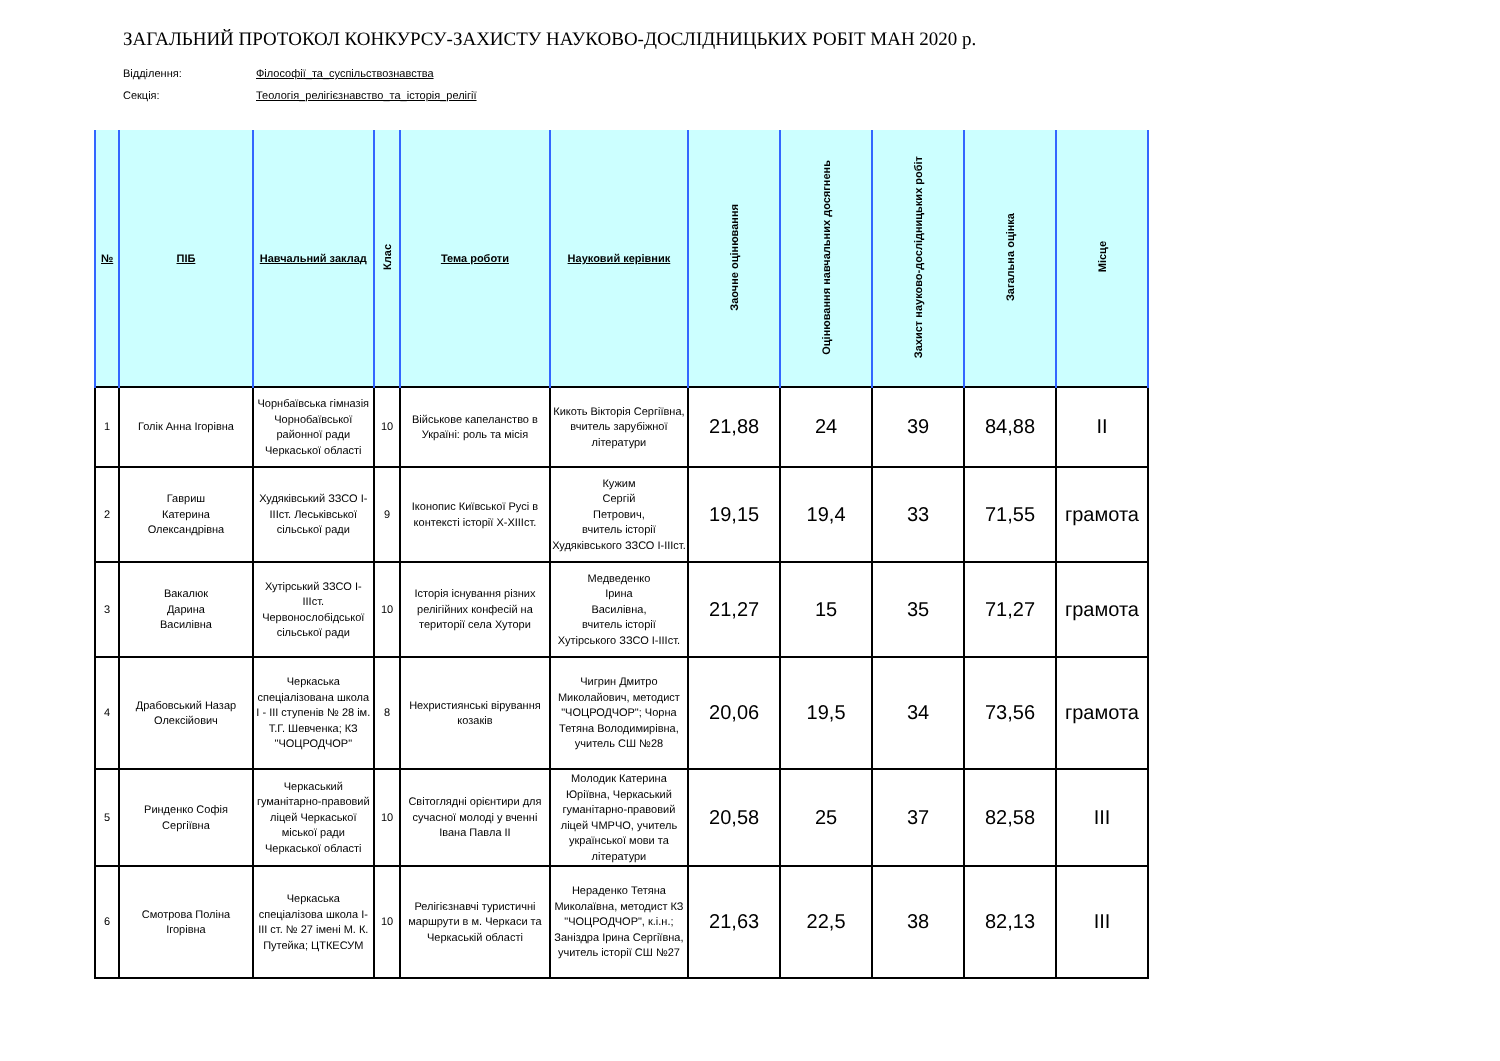ЗАГАЛЬНИЙ ПРОТОКОЛ КОНКУРСУ-ЗАХИСТУ НАУКОВО-ДОСЛІДНИЦЬКИХ РОБІТ МАН 2020 р.
Відділення: Філософії_та_суспільствознавства
Секція: Теологія_релігієзнавство_та_історія_релігії
| № | ПІБ | Навчальний заклад | Клас | Тема роботи | Науковий керівник | Заочне оцінювання | Оцінювання навчальних досягнень | Захист науково-дослідницьких робіт | Загальна оцінка | Місце |
| --- | --- | --- | --- | --- | --- | --- | --- | --- | --- | --- |
| 1 | Голік Анна Ігорівна | Чорнбаївська гімназія Чорнобаївської районної ради Черкаської області | 10 | Військове капеланство в Україні: роль та місія | Кикоть Вікторія Сергіївна, вчитель зарубіжної літератури | 21,88 | 24 | 39 | 84,88 | II |
| 2 | Гавриш Катерина Олександрівна | Худяківський ЗЗСО І-ІІІст. Леськівської сільської ради | 9 | Іконопис Київської Русі в контексті історії Х-ХІІІст. | Кужим Сергій Петрович, вчитель історії Худяківського ЗЗСО І-ІІІст. | 19,15 | 19,4 | 33 | 71,55 | грамота |
| 3 | Вакалюк Дарина Василівна | Хутірський ЗЗСО І-ІІІст. Червонослобідської сільської ради | 10 | Історія існування різних релігійних конфесій на території села Хутори | Медведенко Ірина Василівна, вчитель історії Хутірського ЗЗСО І-ІІІст. | 21,27 | 15 | 35 | 71,27 | грамота |
| 4 | Драбовський Назар Олексійович | Черкаська спеціалізована школа I - III ступенів № 28 ім. Т.Г. Шевченка; КЗ "ЧОЦРОДЧОР" | 8 | Нехристиянські вірування козаків | Чигрин Дмитро Миколайович, методист "ЧОЦРОДЧОР"; Чорна Тетяна Володимирівна, учитель СШ №28 | 20,06 | 19,5 | 34 | 73,56 | грамота |
| 5 | Ринденко Софія Сергіївна | Черкаський гуманітарно-правовий ліцей Черкаської міської ради Черкаської області | 10 | Світоглядні орієнтири для сучасної молоді у вченні Івана Павла ІІ | Молодик Катерина Юріївна, Черкаський гуманітарно-правовий ліцей ЧМРЧО, учитель української мови та літератури | 20,58 | 25 | 37 | 82,58 | III |
| 6 | Смотрова Поліна Ігорівна | Черкаська спеціалізова школа І-ІІІ ст. № 27 імені М. К. Путейка; ЦТКЕСУМ | 10 | Релігієзнавчі туристичні маршрути в м. Черкаси та Черкаській області | Нераденко Тетяна Миколаївна, методист КЗ "ЧОЦРОДЧОР", к.і.н.; Заніздра Ірина Сергіївна, учитель історії СШ №27 | 21,63 | 22,5 | 38 | 82,13 | III |